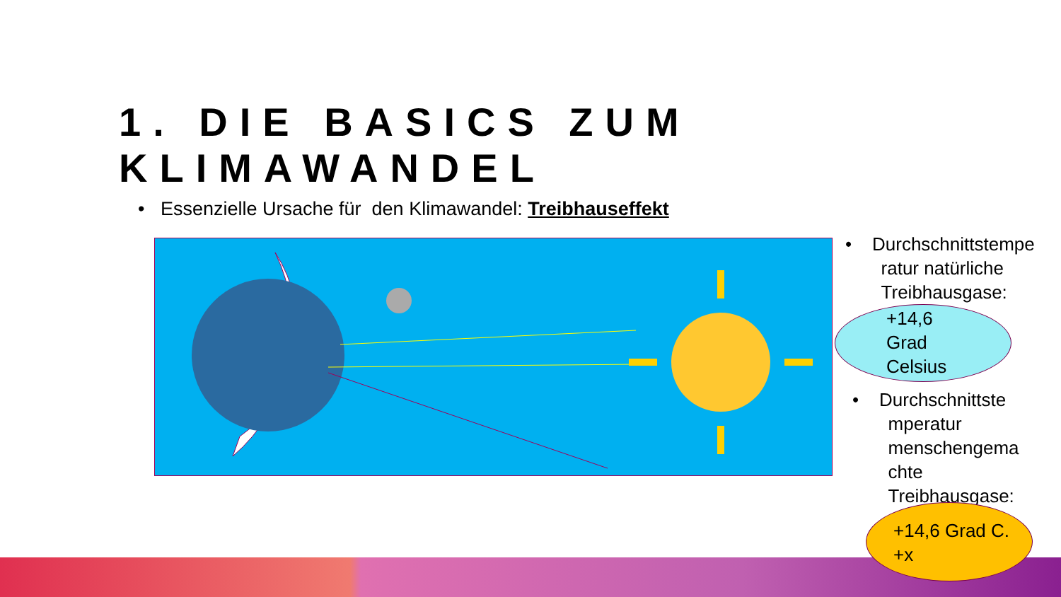1. DIE BASICS ZUM KLIMAWANDEL
• Essenzielle Ursache für den Klimawandel: Treibhauseffekt
• Durchschnittstempe
ratur natürliche
Treibhausgase:
+14,6
Grad
Celsius
• Durchschnittste
mperatur
menschengema
chte
Treibhausgase:
+14,6 Grad C.
+x